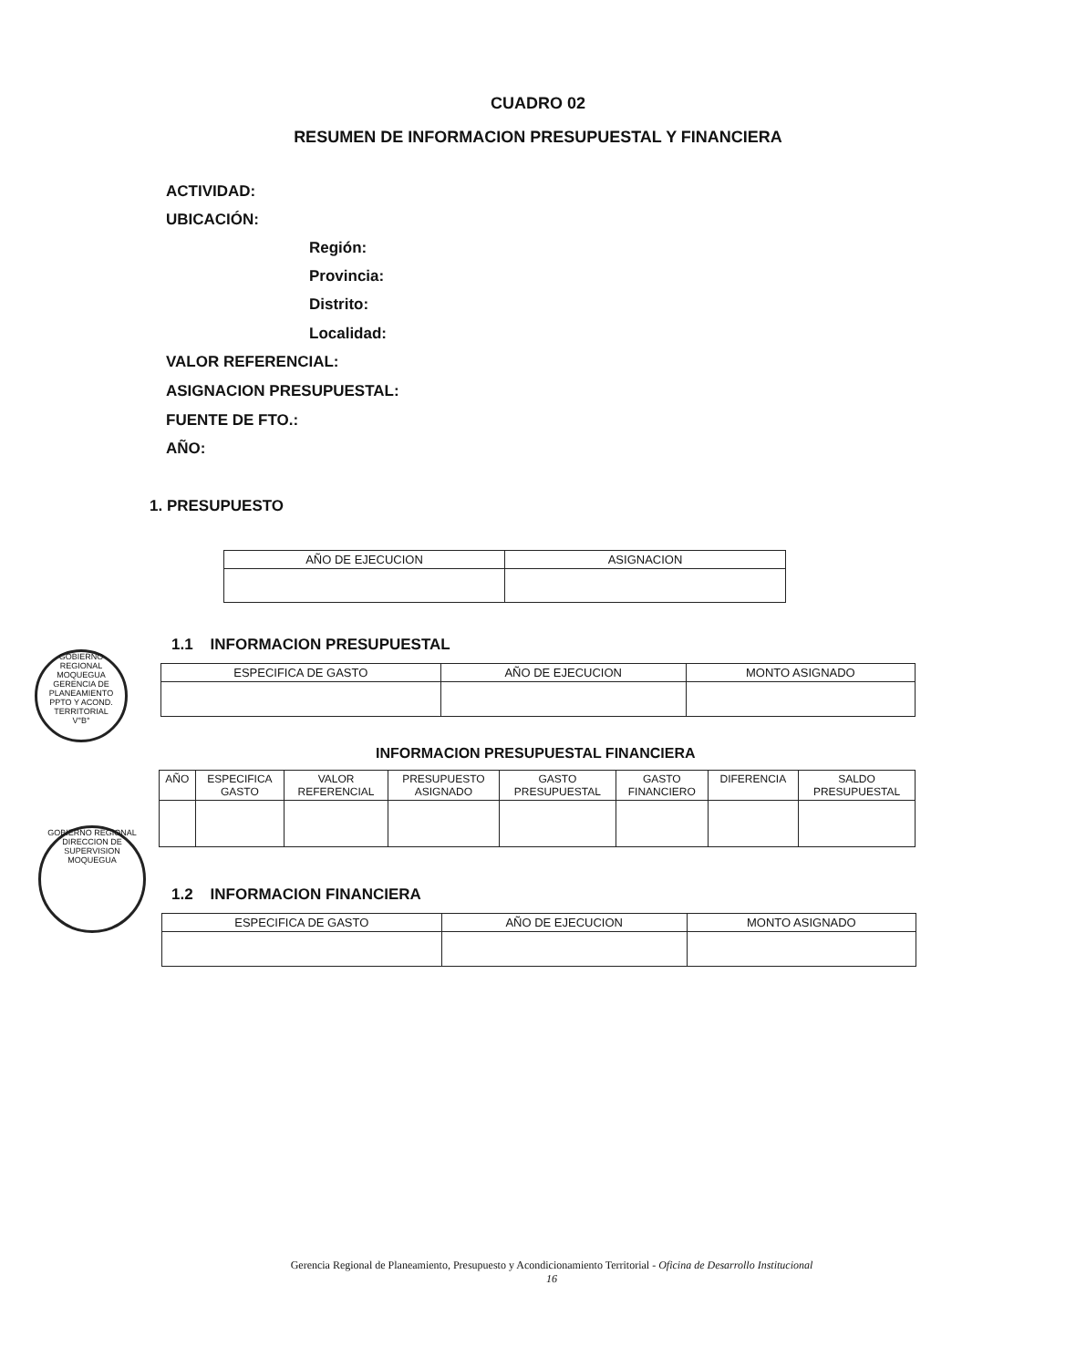CUADRO 02
RESUMEN DE INFORMACION PRESUPUESTAL Y FINANCIERA
ACTIVIDAD:
UBICACIÓN:
Región:
Provincia:
Distrito:
Localidad:
VALOR REFERENCIAL:
ASIGNACION PRESUPUESTAL:
FUENTE DE FTO.:
AÑO:
1. PRESUPUESTO
| AÑO DE EJECUCION | ASIGNACION |
| --- | --- |
1.1 INFORMACION PRESUPUESTAL
| ESPECIFICA DE GASTO | AÑO DE EJECUCION | MONTO ASIGNADO |
| --- | --- | --- |
INFORMACION PRESUPUESTAL FINANCIERA
| AÑO | ESPECIFICA GASTO | VALOR REFERENCIAL | PRESUPUESTO ASIGNADO | GASTO PRESUPUESTAL | GASTO FINANCIERO | DIFERENCIA | SALDO PRESUPUESTAL |
| --- | --- | --- | --- | --- | --- | --- | --- |
1.2 INFORMACION FINANCIERA
| ESPECIFICA DE GASTO | AÑO DE EJECUCION | MONTO ASIGNADO |
| --- | --- | --- |
GOBIERNO REGIONAL MOQUEGUA
GERENCIA DE PLANEAMIENTO PPTO Y ACOND. TERRITORIAL
V°B°
GOBIERNO REGIONAL
DIRECCION DE SUPERVISION
MOQUEGUA
Gerencia Regional de Planeamiento, Presupuesto y Acondicionamiento Territorial - Oficina de Desarrollo Institucional
16